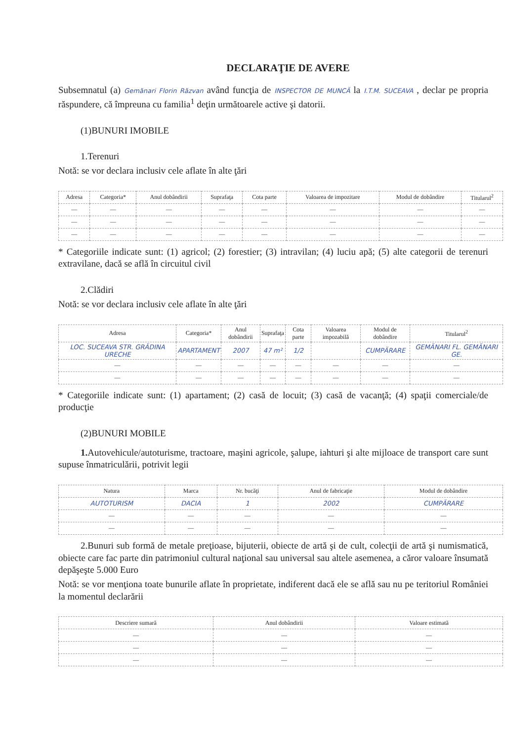DECLARAŢIE DE AVERE
Subsemnatul (a) Gemănari Florin Răzvan având funcţia de INSPECTOR DE MUNCĂ la I.T.M. SUCEAVA , declar pe propria răspundere, că împreuna cu familia<sup>1</sup> deţin următoarele active şi datorii.
(1)BUNURI IMOBILE
1.Terenuri
Notă: se vor declara inclusiv cele aflate în alte ţări
| Adresa | Categoria* | Anul dobândirii | Suprafaţa | Cota parte | Valoarea de impozitare | Modul de dobândire | Titularul<sup>2</sup> |
| --- | --- | --- | --- | --- | --- | --- | --- |
| — | — | — | — | — | — | — | — |
| — | — | — | — | — | — | — | — |
| — | — | — | — | — | — | — | — |
* Categoriile indicate sunt: (1) agricol; (2) forestier; (3) intravilan; (4) luciu apă; (5) alte categorii de terenuri extravilane, dacă se află în circuitul civil
2.Clădiri
Notă: se vor declara inclusiv cele aflate în alte ţări
| Adresa | Categoria* | Anul dobândirii | Suprafaţa | Cota parte | Valoarea impozabilă | Modul de dobândire | Titularul<sup>2</sup> |
| --- | --- | --- | --- | --- | --- | --- | --- |
| LOC. SUCEAVA STR. GRĂDINA URECHE | APARTAMENT | 2007 | 47 m² | 1/2 | | CUMPĂRARE | GEMĂNARI FL. GEMĂNARI GE. |
| — | — | — | — | — | — | — | — |
| — | — | — | — | — | — | — | — |
* Categoriile indicate sunt: (1) apartament; (2) casă de locuit; (3) casă de vacanţă; (4) spaţii comerciale/de producţie
(2)BUNURI MOBILE
1. Autovehicule/autoturisme, tractoare, maşini agricole, şalupe, iahturi şi alte mijloace de transport care sunt supuse înmatriculării, potrivit legii
| Natura | Marca | Nr. bucăţi | Anul de fabricaţie | Modul de dobândire |
| --- | --- | --- | --- | --- |
| AUTOTURISM | DACIA | 1 | 2002 | CUMPĂRARE |
| — | — | — | — | — |
| — | — | — | — | — |
2.Bunuri sub formă de metale preţioase, bijuterii, obiecte de artă şi de cult, colecţii de artă şi numismatică, obiecte care fac parte din patrimoniul cultural naţional sau universal sau altele asemenea, a căror valoare însumată depăşeşte 5.000 Euro
Notă: se vor menţiona toate bunurile aflate în proprietate, indiferent dacă ele se află sau nu pe teritoriul României la momentul declarării
| Descriere sumară | Anul dobândirii | Valoare estimată |
| --- | --- | --- |
| — | — | — |
| — | — | — |
| — | — | — |